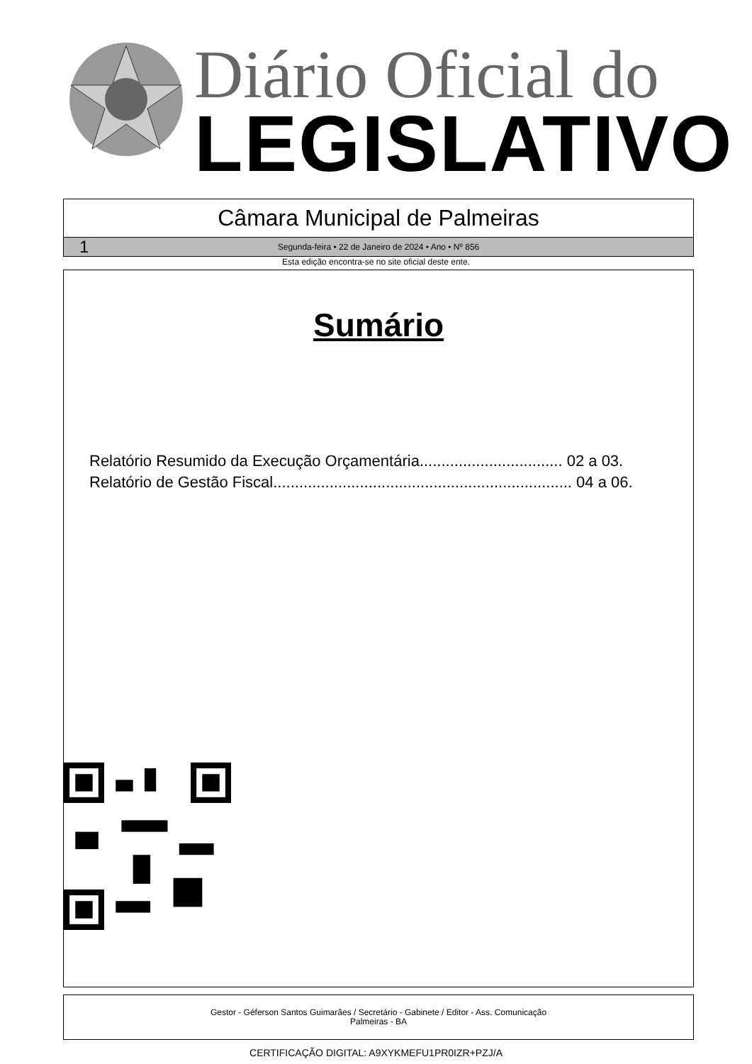Diário Oficial do
LEGISLATIVO
Câmara Municipal de Palmeiras
1 Segunda-feira • 22 de Janeiro de 2024 • Ano • Nº 856
Esta edição encontra-se no site oficial deste ente.
Sumário
Relatório Resumido da Execução Orçamentária................................. 02 a 03.
Relatório de Gestão Fiscal..................................................................... 04 a 06.
Gestor - Géferson Santos Guimarães / Secretário - Gabinete / Editor - Ass. Comunicação
Palmeiras - BA
CERTIFICAÇÃO DIGITAL: A9XYKMEFU1PR0IZR+PZJ/A